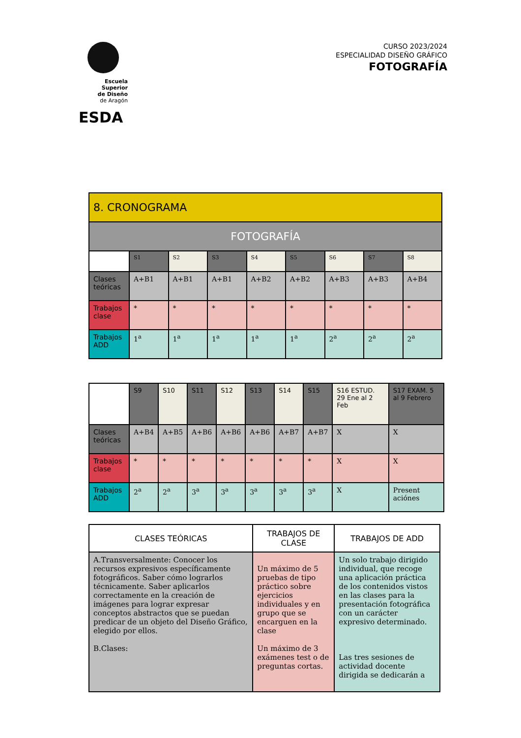Escuela Superior
de Diseño
de Aragón
ESDA
CURSO 2023/2024
ESPECIALIDAD DISEÑO GRÁFICO
FOTOGRAFÍA
| 8. CRONOGRAMA | | | | | | | | |
| --- | --- | --- | --- | --- | --- | --- | --- | --- |
| FOTOGRAFÍA | | | | | | | | |
| | S1 | S2 | S3 | S4 | S5 | S6 | S7 | S8 |
| Clases teóricas | A+B1 | A+B1 | A+B1 | A+B2 | A+B2 | A+B3 | A+B3 | A+B4 |
| Trabajos clase | * | * | * | * | * | * | * | * |
| Trabajos ADD | 1<sup>a</sup> | 1<sup>a</sup> | 1<sup>a</sup> | 1<sup>a</sup> | 1<sup>a</sup> | 2<sup>a</sup> | 2<sup>a</sup> | 2<sup>a</sup> |
| | S9 | S10 | S11 | S12 | S13 | S14 | S15 | S16 ESTUD. 29 Ene al 2 Feb | S17 EXAM. 5 al 9 Febrero |
| --- | --- | --- | --- | --- | --- | --- | --- | --- | --- |
| Clases teóricas | A+B4 | A+B5 | A+B6 | A+B6 | A+B6 | A+B7 | A+B7 | X | X |
| Trabajos clase | * | * | * | * | * | * | * | X | X |
| Trabajos ADD | 2<sup>a</sup> | 2<sup>a</sup> | 3<sup>a</sup> | 3<sup>a</sup> | 3<sup>a</sup> | 3<sup>a</sup> | 3<sup>a</sup> | X | Present aciónes |
| CLASES TEÓRICAS | TRABAJOS DE CLASE | TRABAJOS DE ADD |
| --- | --- | --- |
| A.Transversalmente: Conocer los recursos expresivos específicamente fotográficos. Saber cómo lograrlos técnicamente. Saber aplicarlos correctamente en la creación de imágenes para lograr expresar conceptos abstractos que se puedan predicar de un objeto del Diseño Gráfico, elegido por ellos. B.Clases: | Un máximo de 5 pruebas de tipo práctico sobre ejercicios individuales y en grupo que se encarguen en la clase Un máximo de 3 exámenes test o de preguntas cortas. | Un solo trabajo dirigido individual, que recoge una aplicación práctica de los contenidos vistos en las clases para la presentación fotográfica con un carácter expresivo determinado. Las tres sesiones de actividad docente dirigida se dedicarán a |